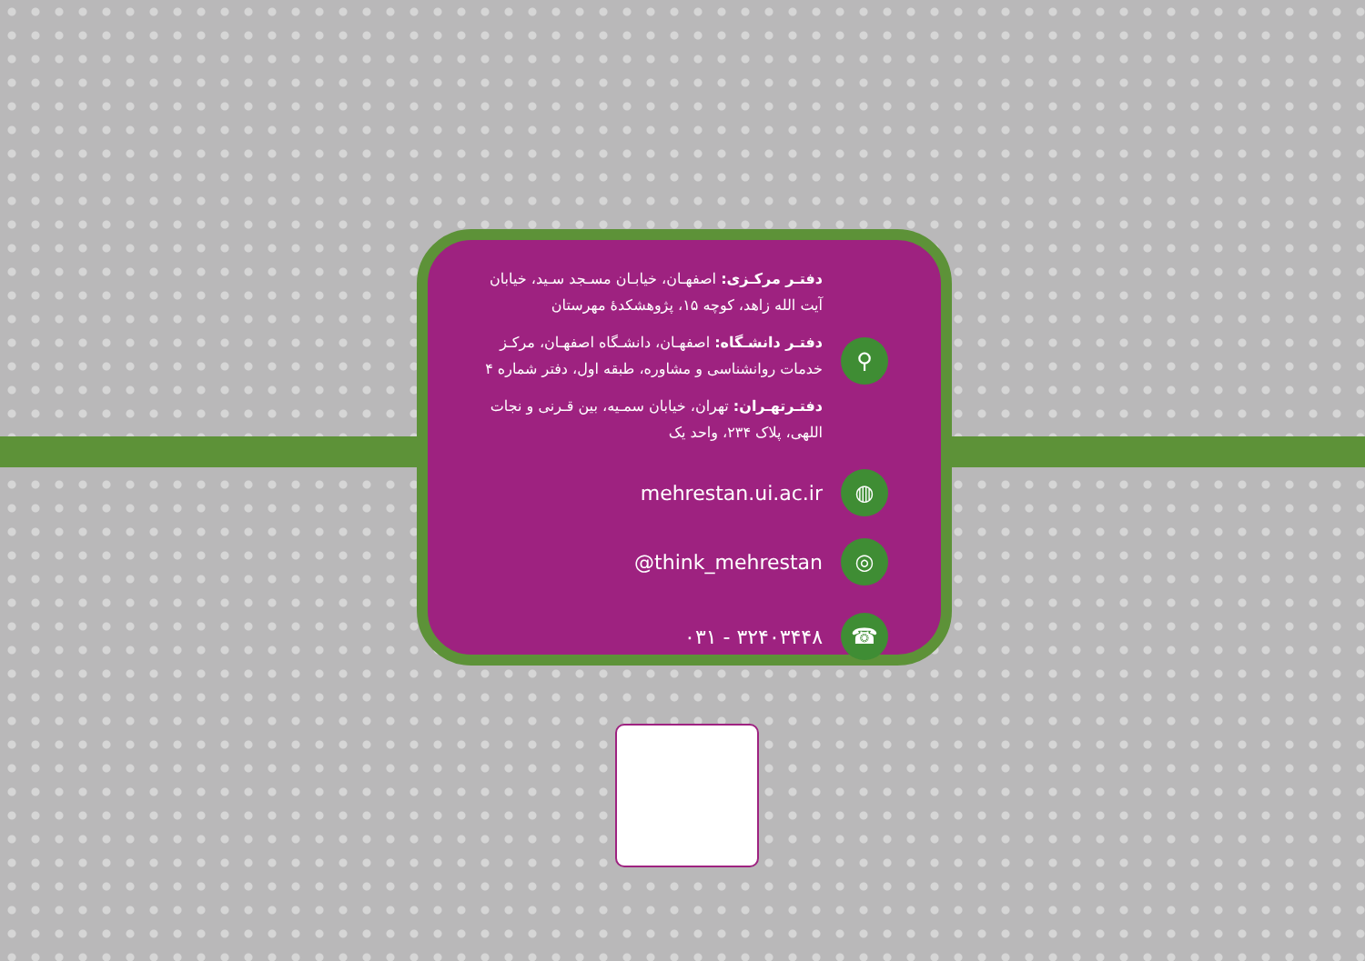⚲
دفتـر مرکـزی: اصفهـان، خیابـان مسـجد سـید، خیابان آیت الله زاهد، کوچه ۱۵، پژوهشکدهٔ مهرستان
دفتـر دانشـگاه: اصفهـان، دانشـگاه اصفهـان، مرکـز خدمات روانشناسی و مشاوره، طبقه اول، دفتر شماره ۴
دفتـرتهـران: تهران، خیابان سمـیه، بین قـرنی و نجات اللهی، پلاک ۲۳۴، واحد یک
◍
mehrestan.ui.ac.ir
◎
@think_mehrestan
☎
۰۳۱ - ۳۲۴۰۳۴۴۸